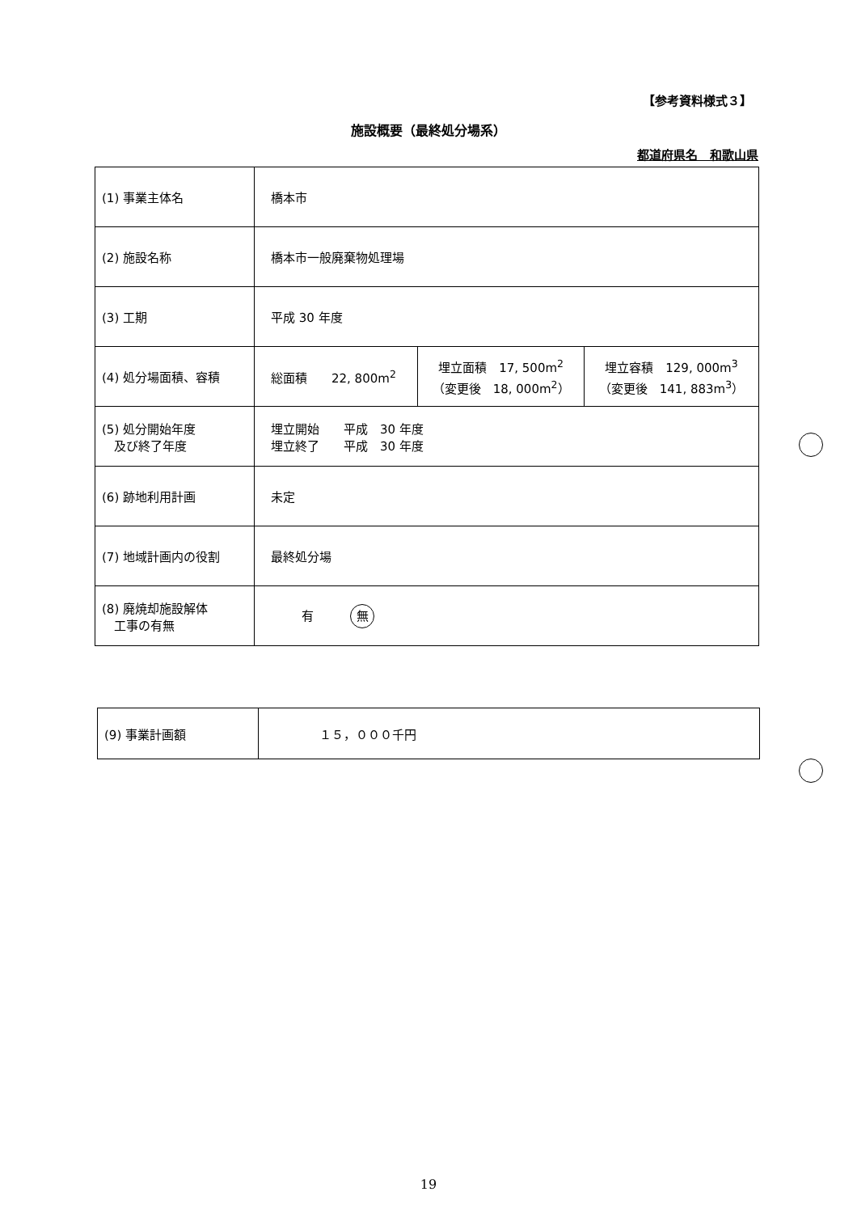【参考資料様式３】
施設概要（最終処分場系）
都道府県名　和歌山県
| (1) 事業主体名 | 橋本市 | | |
| (2) 施設名称 | 橋本市一般廃棄物処理場 | | |
| (3) 工期 | 平成 30 年度 | | |
| (4) 処分場面積、容積 | 総面積 22, 800m<sup>2</sup> | 埋立面積 17, 500m<sup>2</sup> （変更後 18, 000m<sup>2</sup>） | 埋立容積 129, 000m<sup>3</sup> （変更後 141, 883m<sup>3</sup>） |
| (5) 処分開始年度 及び終了年度 | 埋立開始 平成 30 年度 埋立終了 平成 30 年度 | | |
| (6) 跡地利用計画 | 未定 | | |
| (7) 地域計画内の役割 | 最終処分場 | | |
| (8) 廃焼却施設解体 工事の有無 | 有 無 | | |
| (9) 事業計画額 | １５，０００千円 |
19